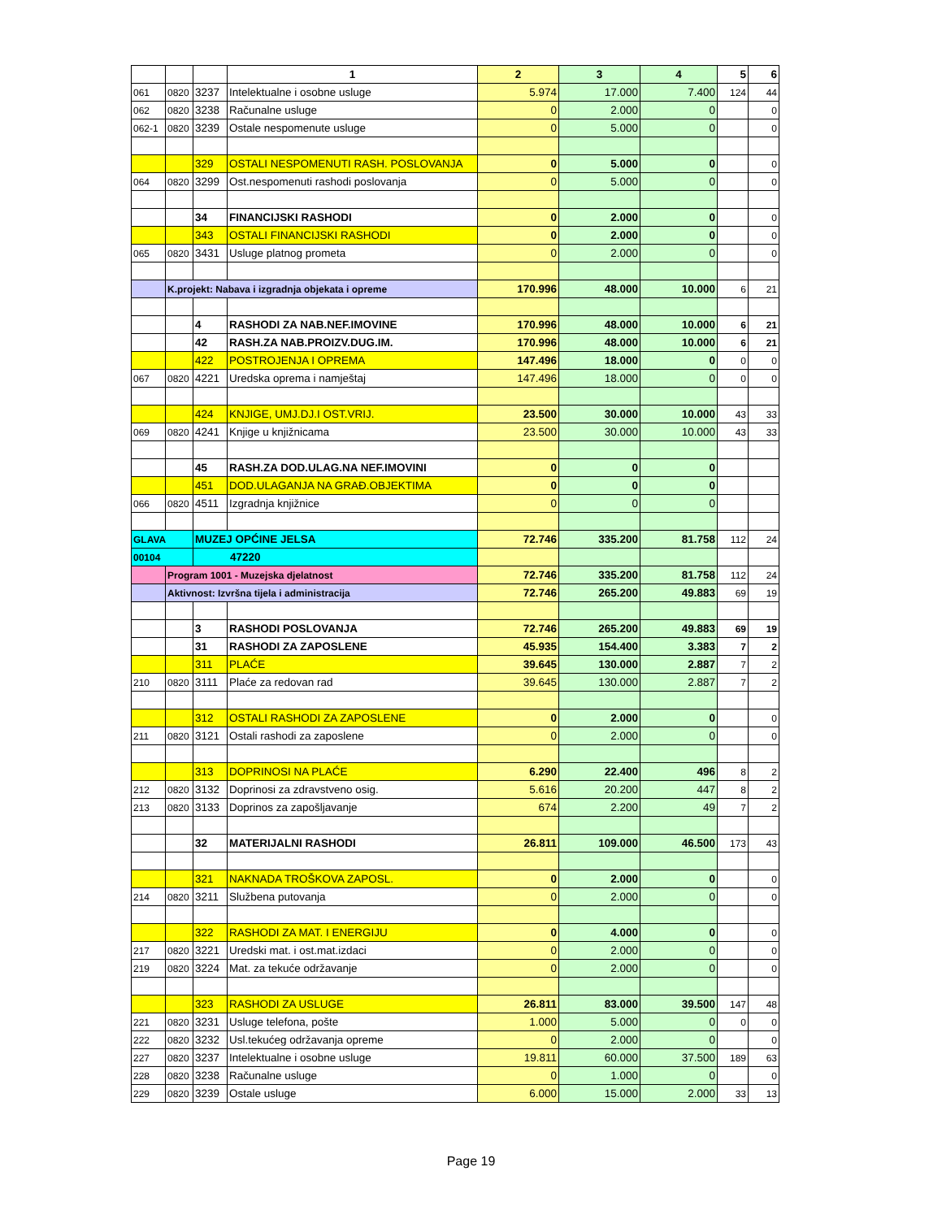| | | | 1 | 2 | 3 | 4 | 5 | 6 |
| 061 | 0820 | 3237 | Intelektualne i osobne usluge | 5.974 | 17.000 | 7.400 | 124 | 44 |
| 062 | 0820 | 3238 | Računalne usluge | 0 | 2.000 | 0 | | 0 |
| 062-1 | 0820 | 3239 | Ostale nespomenute usluge | 0 | 5.000 | 0 | | 0 |
| | | 329 | OSTALI NESPOMENUTI RASH. POSLOVANJA | 0 | 5.000 | 0 | | 0 |
| 064 | 0820 | 3299 | Ost.nespomenuti rashodi poslovanja | 0 | 5.000 | 0 | | 0 |
| | | 34 | FINANCIJSKI RASHODI | 0 | 2.000 | 0 | | 0 |
| | | 343 | OSTALI FINANCIJSKI RASHODI | 0 | 2.000 | 0 | | 0 |
| 065 | 0820 | 3431 | Usluge platnog prometa | 0 | 2.000 | 0 | | 0 |
| | K.projekt: Nabava i izgradnja objekata i opreme | | | 170.996 | 48.000 | 10.000 | 6 | 21 |
| | | 4 | RASHODI ZA NAB.NEF.IMOVINE | 170.996 | 48.000 | 10.000 | 6 | 21 |
| | | 42 | RASH.ZA NAB.PROIZV.DUG.IM. | 170.996 | 48.000 | 10.000 | 6 | 21 |
| | | 422 | POSTROJENJA I OPREMA | 147.496 | 18.000 | 0 | 0 | 0 |
| 067 | 0820 | 4221 | Uredska oprema i namještaj | 147.496 | 18.000 | 0 | 0 | 0 |
| | | 424 | KNJIGE, UMJ.DJ.I OST.VRIJ. | 23.500 | 30.000 | 10.000 | 43 | 33 |
| 069 | 0820 | 4241 | Knjige u knjižnicama | 23.500 | 30.000 | 10.000 | 43 | 33 |
| | | 45 | RASH.ZA DOD.ULAG.NA NEF.IMOVINI | 0 | 0 | 0 | | |
| | | 451 | DOD.ULAGANJA NA GRAĐ.OBJEKTIMA | 0 | 0 | 0 | | |
| 066 | 0820 | 4511 | Izgradnja knjižnice | 0 | 0 | 0 | | |
| GLAVA | | MUZEJ OPĆINE JELSA | | 72.746 | 335.200 | 81.758 | 112 | 24 |
| 00104 | | 47220 | | | | | | |
| | Program 1001 - Muzejska djelatnost | | | 72.746 | 335.200 | 81.758 | 112 | 24 |
| | Aktivnost: Izvršna tijela i administracija | | | 72.746 | 265.200 | 49.883 | 69 | 19 |
| | | 3 | RASHODI POSLOVANJA | 72.746 | 265.200 | 49.883 | 69 | 19 |
| | | 31 | RASHODI ZA ZAPOSLENE | 45.935 | 154.400 | 3.383 | 7 | 2 |
| | | 311 | PLAĆE | 39.645 | 130.000 | 2.887 | 7 | 2 |
| 210 | 0820 | 3111 | Plaće za redovan rad | 39.645 | 130.000 | 2.887 | 7 | 2 |
| | | 312 | OSTALI RASHODI ZA ZAPOSLENE | 0 | 2.000 | 0 | | 0 |
| 211 | 0820 | 3121 | Ostali rashodi za zaposlene | 0 | 2.000 | 0 | | 0 |
| | | 313 | DOPRINOSI NA PLAĆE | 6.290 | 22.400 | 496 | 8 | 2 |
| 212 | 0820 | 3132 | Doprinosi za zdravstveno osig. | 5.616 | 20.200 | 447 | 8 | 2 |
| 213 | 0820 | 3133 | Doprinos za zapošljavanje | 674 | 2.200 | 49 | 7 | 2 |
| | | 32 | MATERIJALNI RASHODI | 26.811 | 109.000 | 46.500 | 173 | 43 |
| | | 321 | NAKNADA TROŠKOVA ZAPOSL. | 0 | 2.000 | 0 | | 0 |
| 214 | 0820 | 3211 | Službena putovanja | 0 | 2.000 | 0 | | 0 |
| | | 322 | RASHODI ZA MAT. I ENERGIJU | 0 | 4.000 | 0 | | 0 |
| 217 | 0820 | 3221 | Uredski mat. i ost.mat.izdaci | 0 | 2.000 | 0 | | 0 |
| 219 | 0820 | 3224 | Mat. za tekuće održavanje | 0 | 2.000 | 0 | | 0 |
| | | 323 | RASHODI ZA USLUGE | 26.811 | 83.000 | 39.500 | 147 | 48 |
| 221 | 0820 | 3231 | Usluge telefona, pošte | 1.000 | 5.000 | 0 | 0 | 0 |
| 222 | 0820 | 3232 | Usl.tekućeg održavanja opreme | 0 | 2.000 | 0 | | 0 |
| 227 | 0820 | 3237 | Intelektualne i osobne usluge | 19.811 | 60.000 | 37.500 | 189 | 63 |
| 228 | 0820 | 3238 | Računalne usluge | 0 | 1.000 | 0 | | 0 |
| 229 | 0820 | 3239 | Ostale usluge | 6.000 | 15.000 | 2.000 | 33 | 13 |
Page 19